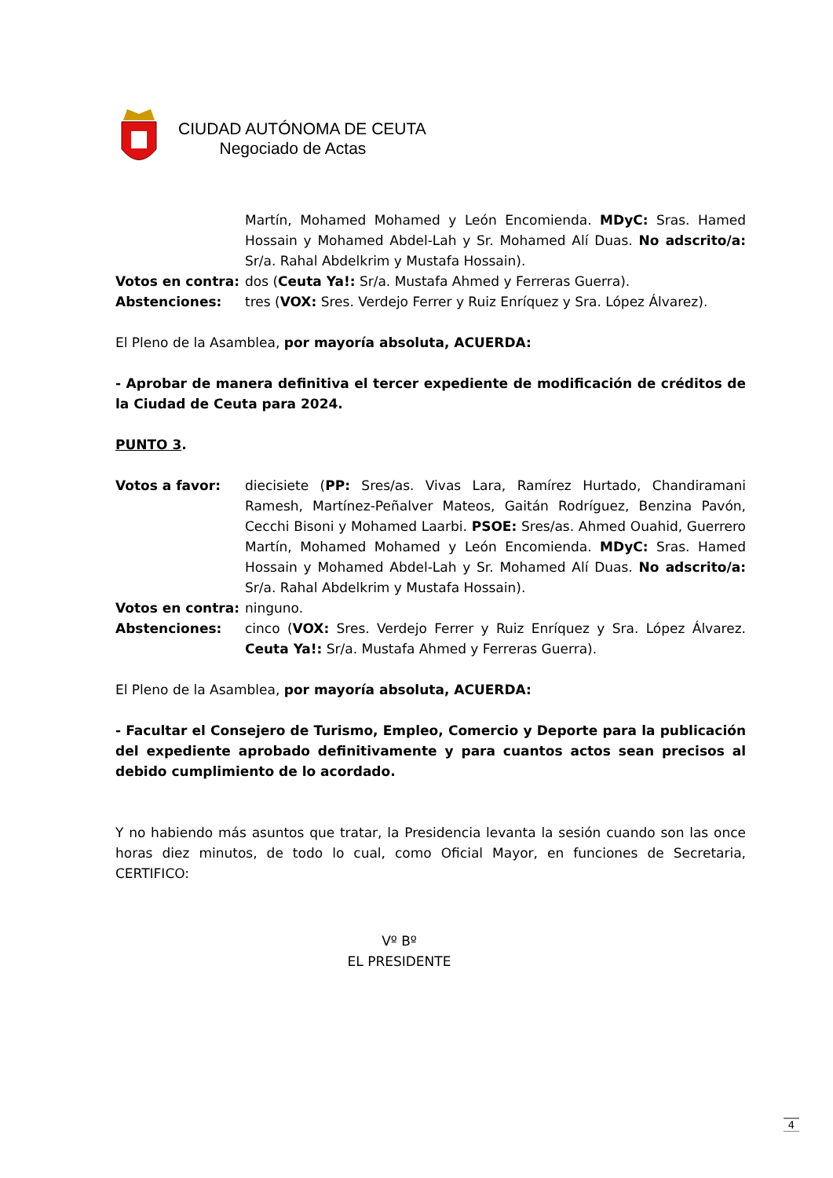CIUDAD AUTÓNOMA DE CEUTA
Negociado de Actas
Martín, Mohamed Mohamed y León Encomienda. MDyC: Sras. Hamed Hossain y Mohamed Abdel-Lah y Sr. Mohamed Alí Duas. No adscrito/a: Sr/a. Rahal Abdelkrim y Mustafa Hossain).
Votos en contra: dos (Ceuta Ya!: Sr/a. Mustafa Ahmed y Ferreras Guerra).
Abstenciones: tres (VOX: Sres. Verdejo Ferrer y Ruiz Enríquez y Sra. López Álvarez).
El Pleno de la Asamblea, por mayoría absoluta, ACUERDA:
- Aprobar de manera definitiva el tercer expediente de modificación de créditos de la Ciudad de Ceuta para 2024.
PUNTO 3.
Votos a favor: diecisiete (PP: Sres/as. Vivas Lara, Ramírez Hurtado, Chandiramani Ramesh, Martínez-Peñalver Mateos, Gaitán Rodríguez, Benzina Pavón, Cecchi Bisoni y Mohamed Laarbi. PSOE: Sres/as. Ahmed Ouahid, Guerrero Martín, Mohamed Mohamed y León Encomienda. MDyC: Sras. Hamed Hossain y Mohamed Abdel-Lah y Sr. Mohamed Alí Duas. No adscrito/a: Sr/a. Rahal Abdelkrim y Mustafa Hossain).
Votos en contra: ninguno.
Abstenciones: cinco (VOX: Sres. Verdejo Ferrer y Ruiz Enríquez y Sra. López Álvarez. Ceuta Ya!: Sr/a. Mustafa Ahmed y Ferreras Guerra).
El Pleno de la Asamblea, por mayoría absoluta, ACUERDA:
- Facultar el Consejero de Turismo, Empleo, Comercio y Deporte para la publicación del expediente aprobado definitivamente y para cuantos actos sean precisos al debido cumplimiento de lo acordado.
Y no habiendo más asuntos que tratar, la Presidencia levanta la sesión cuando son las once horas diez minutos, de todo lo cual, como Oficial Mayor, en funciones de Secretaria, CERTIFICO:
Vº Bº
EL PRESIDENTE
4